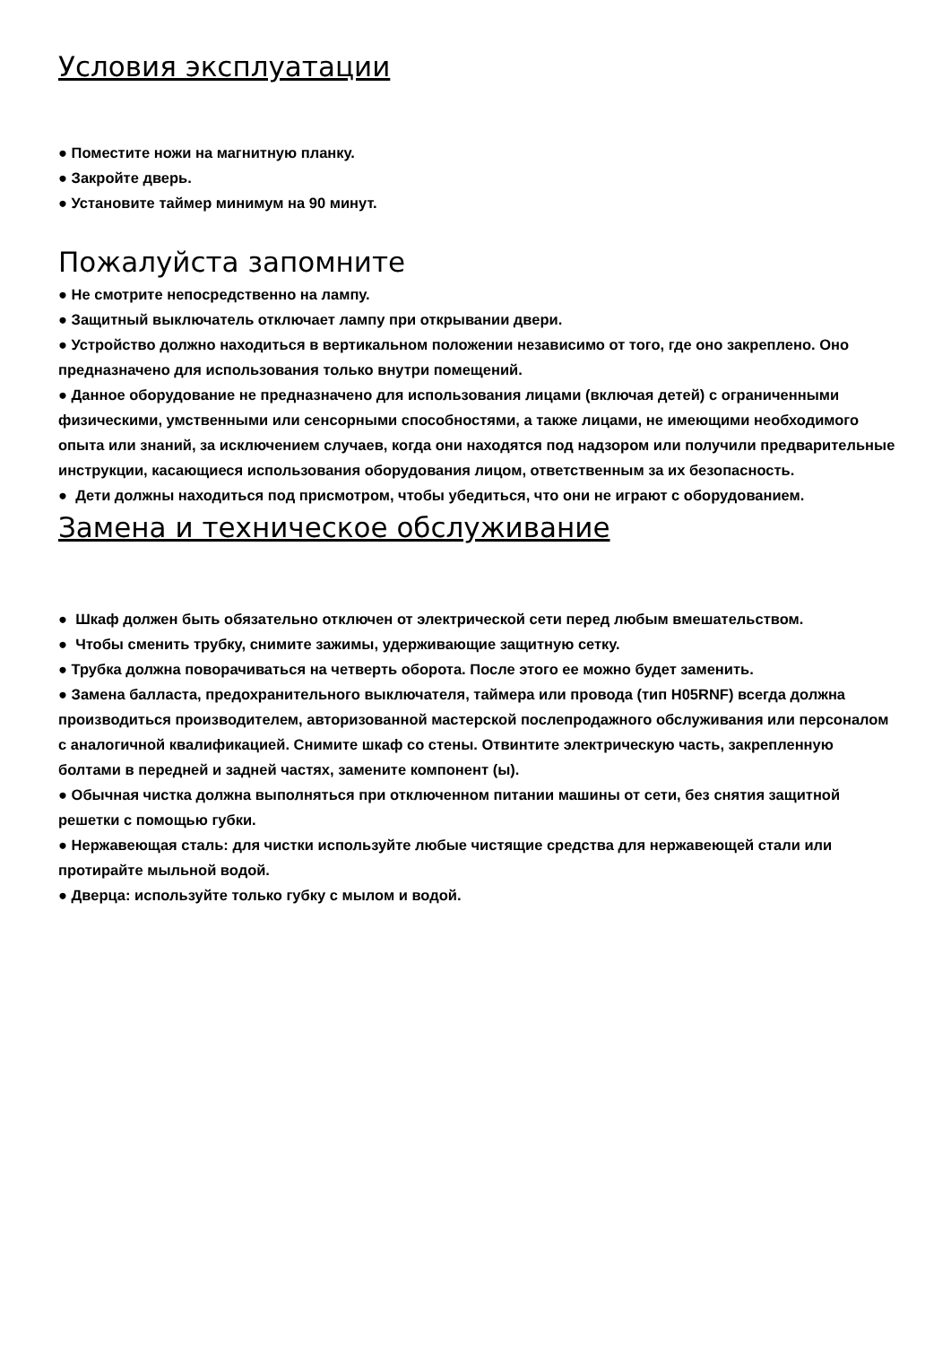Условия эксплуатации
● Поместите ножи на магнитную планку.
● Закройте дверь.
● Установите таймер минимум на 90 минут.
Пожалуйста запомните
● Не смотрите непосредственно на лампу.
● Защитный выключатель отключает лампу при открывании двери.
● Устройство должно находиться в вертикальном положении независимо от того, где оно закреплено. Оно предназначено для использования только внутри помещений.
● Данное оборудование не предназначено для использования лицами (включая детей) с ограниченными физическими, умственными или сенсорными способностями, а также лицами, не имеющими необходимого опыта или знаний, за исключением случаев, когда они находятся под надзором или получили предварительные инструкции, касающиеся использования оборудования лицом, ответственным за их безопасность.
● Дети должны находиться под присмотром, чтобы убедиться, что они не играют с оборудованием.
Замена и техническое обслуживание
● Шкаф должен быть обязательно отключен от электрической сети перед любым вмешательством.
● Чтобы сменить трубку, снимите зажимы, удерживающие защитную сетку.
● Трубка должна поворачиваться на четверть оборота. После этого ее можно будет заменить.
● Замена балласта, предохранительного выключателя, таймера или провода (тип H05RNF) всегда должна производиться производителем, авторизованной мастерской послепродажного обслуживания или персоналом с аналогичной квалификацией. Снимите шкаф со стены. Отвинтите электрическую часть, закрепленную болтами в передней и задней частях, замените компонент (ы).
● Обычная чистка должна выполняться при отключенном питании машины от сети, без снятия защитной решетки с помощью губки.
● Нержавеющая сталь: для чистки используйте любые чистящие средства для нержавеющей стали или протирайте мыльной водой.
● Дверца: используйте только губку с мылом и водой.